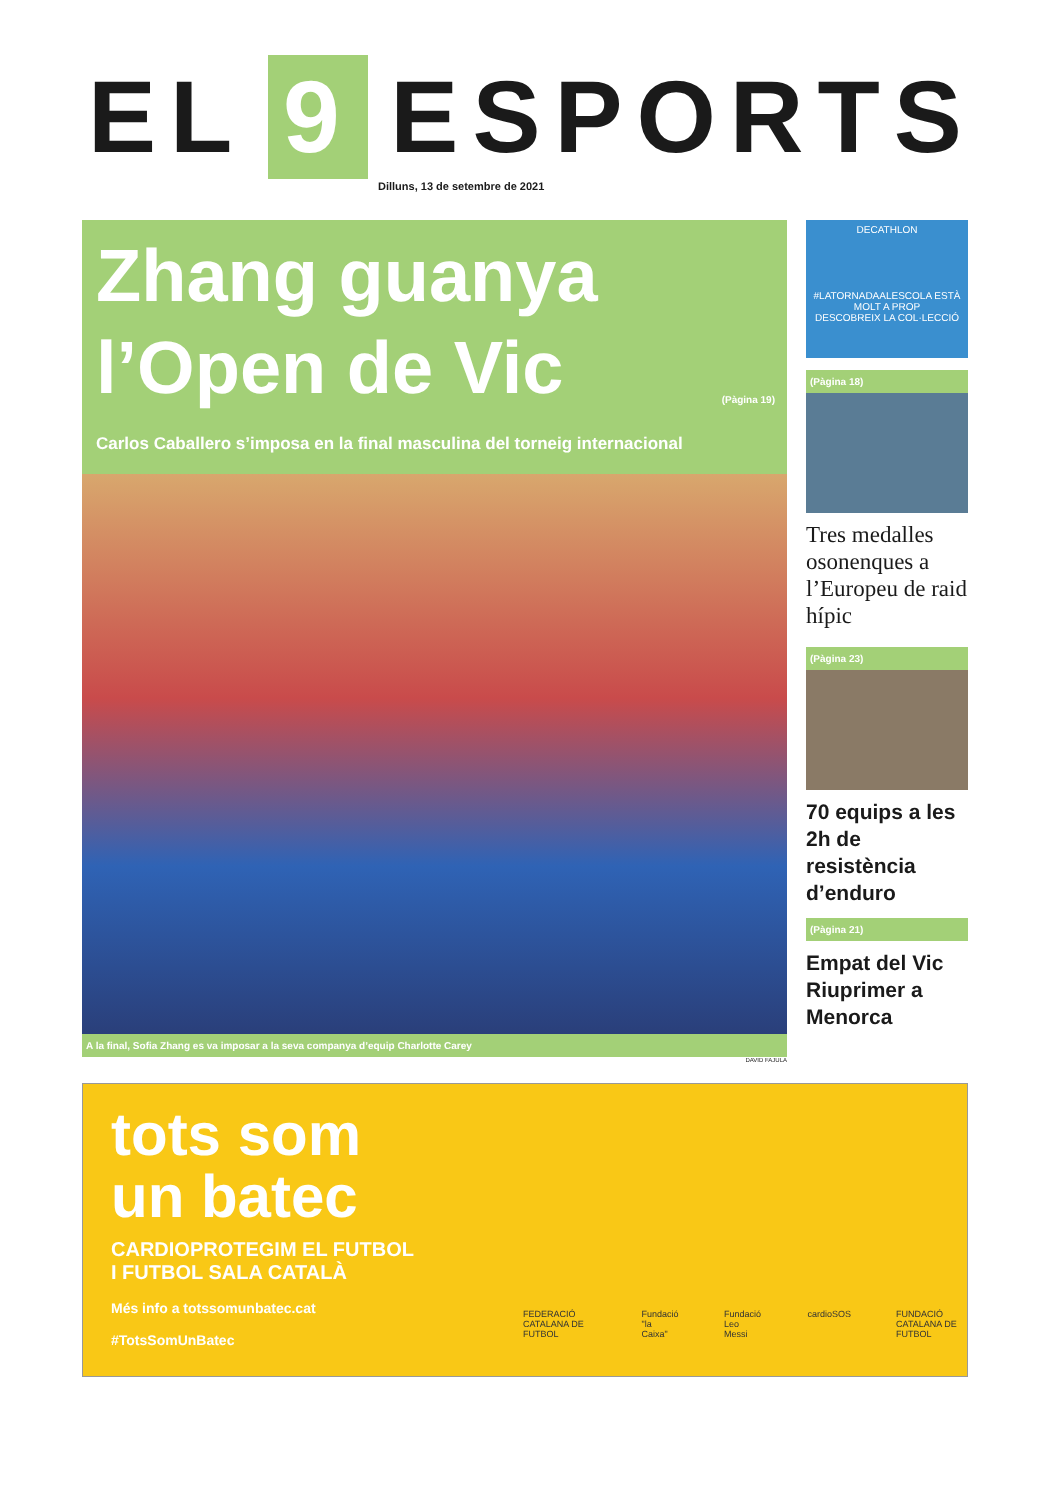EL 9 ESPORTS
Dilluns, 13 de setembre de 2021
Zhang guanya l’Open de Vic
(Pàgina 19)
Carlos Caballero s’imposa en la final masculina del torneig internacional
A la final, Sofia Zhang es va imposar a la seva companya d’equip Charlotte Carey
DAVID FAJULA
DECATHLON
#LATORNADAALESCOLA ESTÀ MOLT A PROP
DESCOBREIX LA COL·LECCIÓ
(Pàgina 18)
Tres medalles osonenques a l’Europeu de raid hípic
(Pàgina 23)
70 equips a les 2h de resistència d’enduro
(Pàgina 21)
Empat del Vic Riuprimer a Menorca
tots som
un batec
CARDIOPROTEGIM EL FUTBOL
I FUTBOL SALA CATALÀ
Més info a totssomunbatec.cat
#TotsSomUnBatec
FEDERACIÓ CATALANA DE FUTBOL Fundació "la Caixa" Fundació Leo Messi cardioSOS FUNDACIÓ CATALANA DE FUTBOL